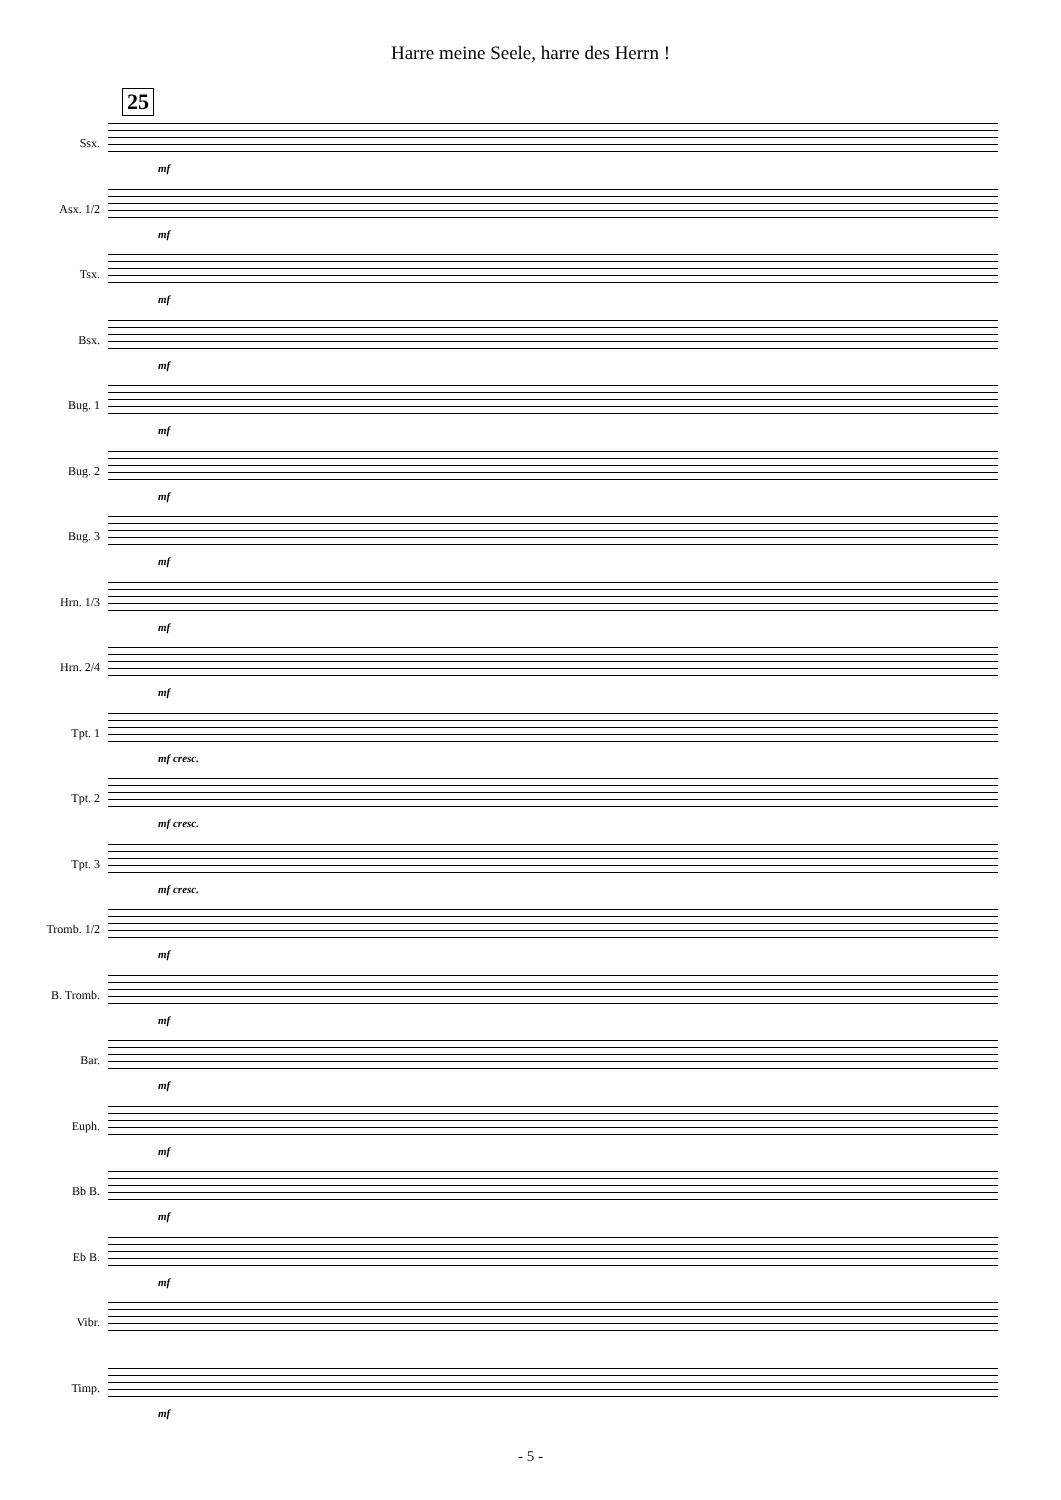Harre meine Seele, harre des Herrn !
25
Ssx.
mf
Asx. 1/2
mf
Tsx.
mf
Bsx.
mf
Bug. 1
mf
Bug. 2
mf
Bug. 3
mf
Hrn. 1/3
mf
Hrn. 2/4
mf
Tpt. 1
mf cresc.
Tpt. 2
mf cresc.
Tpt. 3
mf cresc.
Tromb. 1/2
mf
B. Tromb.
mf
Bar.
mf
Euph.
mf
Bb B.
mf
Eb B.
mf
Vibr.
Timp.
mf
- 5 -